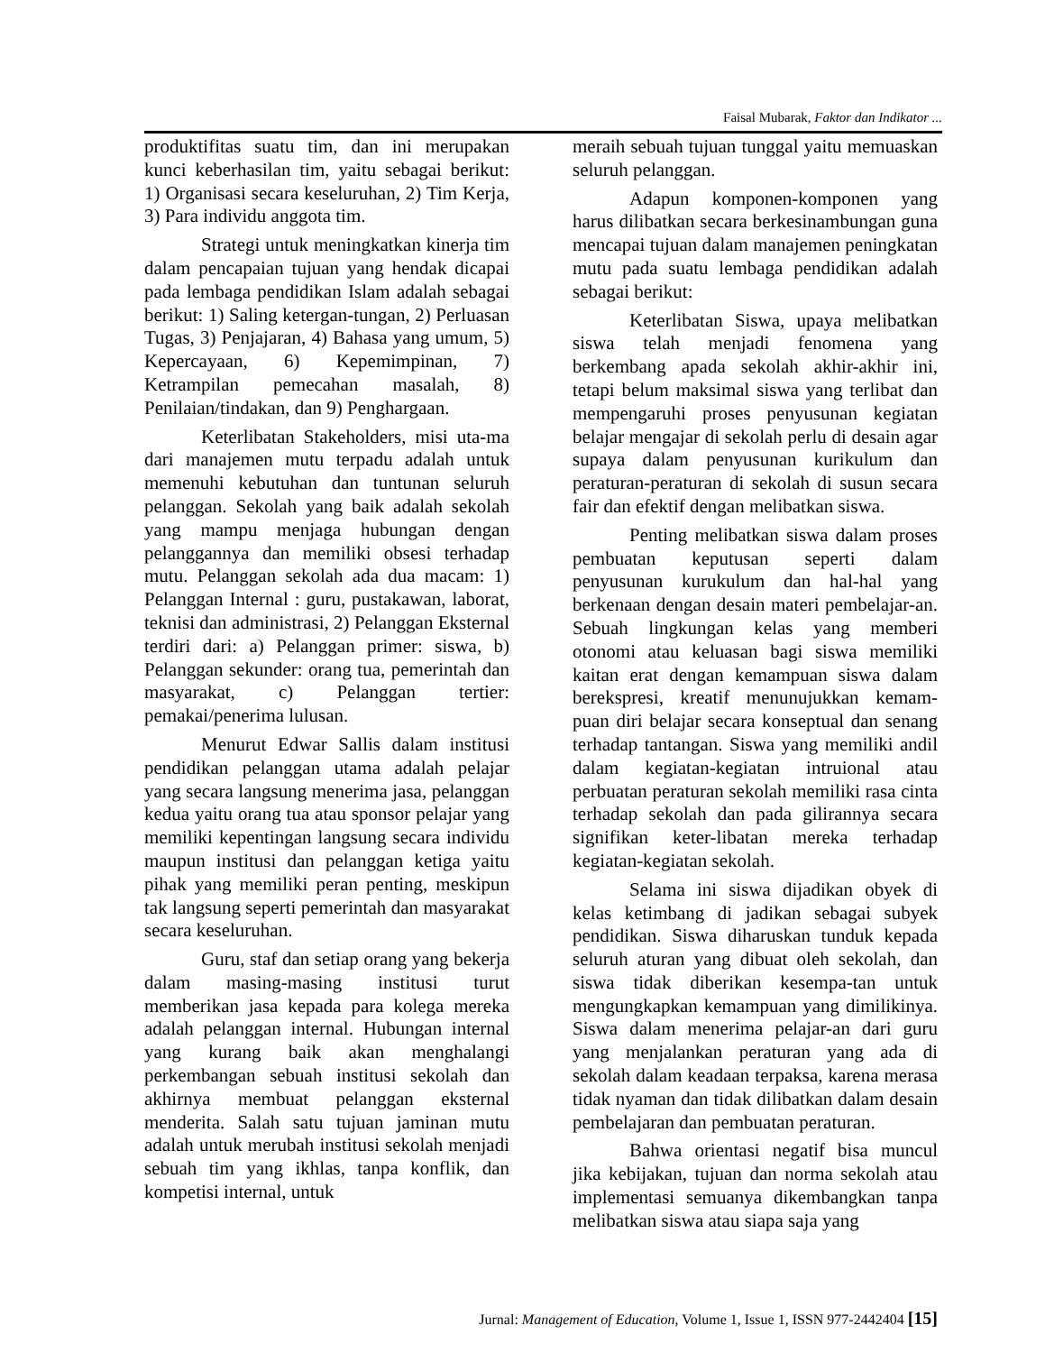Faisal Mubarak, Faktor dan Indikator ...
produktifitas suatu tim, dan ini merupakan kunci keberhasilan tim, yaitu sebagai berikut: 1) Organisasi secara keseluruhan, 2) Tim Kerja, 3) Para individu anggota tim.
Strategi untuk meningkatkan kinerja tim dalam pencapaian tujuan yang hendak dicapai pada lembaga pendidikan Islam adalah sebagai berikut: 1) Saling ketergan-tungan, 2) Perluasan Tugas, 3) Penjajaran, 4) Bahasa yang umum, 5) Kepercayaan, 6) Kepemimpinan, 7) Ketrampilan pemecahan masalah, 8) Penilaian/tindakan, dan 9) Penghargaan.
Keterlibatan Stakeholders, misi uta-ma dari manajemen mutu terpadu adalah untuk memenuhi kebutuhan dan tuntunan seluruh pelanggan. Sekolah yang baik adalah sekolah yang mampu menjaga hubungan dengan pelanggannya dan memiliki obsesi terhadap mutu. Pelanggan sekolah ada dua macam: 1) Pelanggan Internal : guru, pustakawan, laborat, teknisi dan administrasi, 2) Pelanggan Eksternal terdiri dari: a) Pelanggan primer: siswa, b) Pelanggan sekunder: orang tua, pemerintah dan masyarakat, c) Pelanggan tertier: pemakai/penerima lulusan.
Menurut Edwar Sallis dalam institusi pendidikan pelanggan utama adalah pelajar yang secara langsung menerima jasa, pelanggan kedua yaitu orang tua atau sponsor pelajar yang memiliki kepentingan langsung secara individu maupun institusi dan pelanggan ketiga yaitu pihak yang memiliki peran penting, meskipun tak langsung seperti pemerintah dan masyarakat secara keseluruhan.
Guru, staf dan setiap orang yang bekerja dalam masing-masing institusi turut memberikan jasa kepada para kolega mereka adalah pelanggan internal. Hubungan internal yang kurang baik akan menghalangi perkembangan sebuah institusi sekolah dan akhirnya membuat pelanggan eksternal menderita. Salah satu tujuan jaminan mutu adalah untuk merubah institusi sekolah menjadi sebuah tim yang ikhlas, tanpa konflik, dan kompetisi internal, untuk
meraih sebuah tujuan tunggal yaitu memuaskan seluruh pelanggan.
Adapun komponen-komponen yang harus dilibatkan secara berkesinambungan guna mencapai tujuan dalam manajemen peningkatan mutu pada suatu lembaga pendidikan adalah sebagai berikut:
Keterlibatan Siswa, upaya melibatkan siswa telah menjadi fenomena yang berkembang apada sekolah akhir-akhir ini, tetapi belum maksimal siswa yang terlibat dan mempengaruhi proses penyusunan kegiatan belajar mengajar di sekolah perlu di desain agar supaya dalam penyusunan kurikulum dan peraturan-peraturan di sekolah di susun secara fair dan efektif dengan melibatkan siswa.
Penting melibatkan siswa dalam proses pembuatan keputusan seperti dalam penyusunan kurukulum dan hal-hal yang berkenaan dengan desain materi pembelajar-an. Sebuah lingkungan kelas yang memberi otonomi atau keluasan bagi siswa memiliki kaitan erat dengan kemampuan siswa dalam berekspresi, kreatif menunujukkan kemam-puan diri belajar secara konseptual dan senang terhadap tantangan. Siswa yang memiliki andil dalam kegiatan-kegiatan intruional atau perbuatan peraturan sekolah memiliki rasa cinta terhadap sekolah dan pada gilirannya secara signifikan keter-libatan mereka terhadap kegiatan-kegiatan sekolah.
Selama ini siswa dijadikan obyek di kelas ketimbang di jadikan sebagai subyek pendidikan. Siswa diharuskan tunduk kepada seluruh aturan yang dibuat oleh sekolah, dan siswa tidak diberikan kesempa-tan untuk mengungkapkan kemampuan yang dimilikinya. Siswa dalam menerima pelajar-an dari guru yang menjalankan peraturan yang ada di sekolah dalam keadaan terpaksa, karena merasa tidak nyaman dan tidak dilibatkan dalam desain pembelajaran dan pembuatan peraturan.
Bahwa orientasi negatif bisa muncul jika kebijakan, tujuan dan norma sekolah atau implementasi semuanya dikembangkan tanpa melibatkan siswa atau siapa saja yang
Jurnal: Management of Education, Volume 1, Issue 1, ISSN 977-2442404 [15]